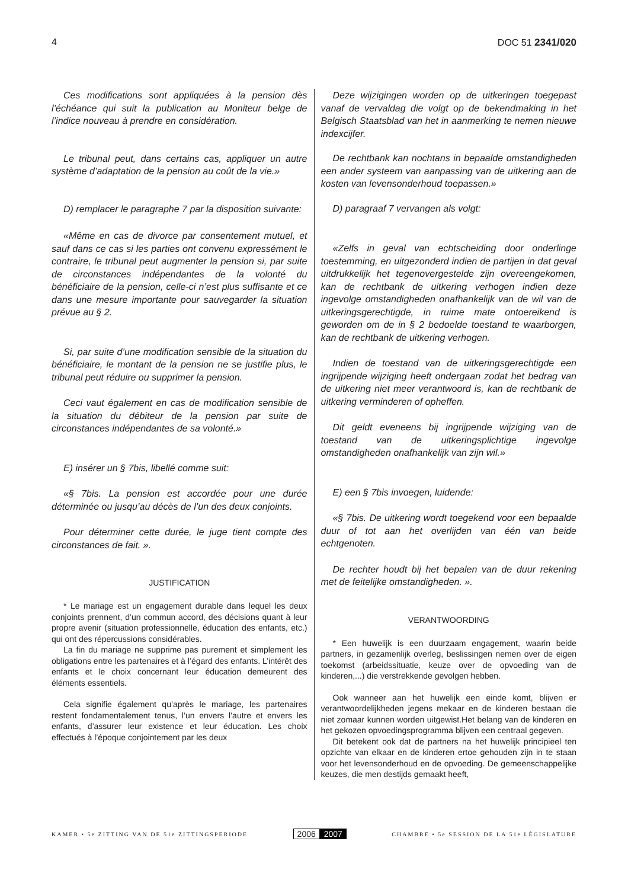4 DOC 51 2341/020
Ces modifications sont appliquées à la pension dès l’échéance qui suit la publication au Moniteur belge de l’indice nouveau à prendre en considération.
Le tribunal peut, dans certains cas, appliquer un autre système d’adaptation de la pension au coût de la vie.»
D) remplacer le paragraphe 7 par la disposition suivante:
«Même en cas de divorce par consentement mutuel, et sauf dans ce cas si les parties ont convenu expressément le contraire, le tribunal peut augmenter la pension si, par suite de circonstances indépendantes de la volonté du bénéficiaire de la pension, celle-ci n’est plus suffisante et ce dans une mesure importante pour sauvegarder la situation prévue au § 2.
Si, par suite d’une modification sensible de la situation du bénéficiaire, le montant de la pension ne se justifie plus, le tribunal peut réduire ou supprimer la pension.
Ceci vaut également en cas de modification sensible de la situation du débiteur de la pension par suite de circonstances indépendantes de sa volonté.»
E) insérer un § 7bis, libellé comme suit:
«§ 7bis. La pension est accordée pour une durée déterminée ou jusqu’au décès de l’un des deux conjoints.
Pour déterminer cette durée, le juge tient compte des circonstances de fait. ».
JUSTIFICATION
* Le mariage est un engagement durable dans lequel les deux conjoints prennent, d’un commun accord, des décisions quant à leur propre avenir (situation professionnelle, éducation des enfants, etc.) qui ont des répercussions considérables.
La fin du mariage ne supprime pas purement et simplement les obligations entre les partenaires et à l’égard des enfants. L’intérêt des enfants et le choix concernant leur éducation demeurent des éléments essentiels.
Cela signifie également qu’après le mariage, les partenaires restent fondamentalement tenus, l’un envers l’autre et envers les enfants, d’assurer leur existence et leur éducation. Les choix effectués à l’époque conjointement par les deux
Deze wijzigingen worden op de uitkeringen toegepast vanaf de vervaldag die volgt op de bekendmaking in het Belgisch Staatsblad van het in aanmerking te nemen nieuwe indexcijfer.
De rechtbank kan nochtans in bepaalde omstandigheden een ander systeem van aanpassing van de uitkering aan de kosten van levensonderhoud toepassen.»
D) paragraaf 7 vervangen als volgt:
«Zelfs in geval van echtscheiding door onderlinge toestemming, en uitgezonderd indien de partijen in dat geval uitdrukkelijk het tegenovergestelde zijn overeengekomen, kan de rechtbank de uitkering verhogen indien deze ingevolge omstandigheden onafhankelijk van de wil van de uitkeringsgerechtigde, in ruime mate ontoereikend is geworden om de in § 2 bedoelde toestand te waarborgen, kan de rechtbank de uitkering verhogen.
Indien de toestand van de uitkeringsgerechtigde een ingrijpende wijziging heeft ondergaan zodat het bedrag van de uitkering niet meer verantwoord is, kan de rechtbank de uitkering verminderen of opheffen.
Dit geldt eveneens bij ingrijpende wijziging van de toestand van de uitkeringsplichtige ingevolge omstandigheden onafhankelijk van zijn wil.»
E) een § 7bis invoegen, luidende:
«§ 7bis. De uitkering wordt toegekend voor een bepaalde duur of tot aan het overlijden van één van beide echtgenoten.
De rechter houdt bij het bepalen van de duur rekening met de feitelijke omstandigheden. ».
VERANTWOORDING
* Een huwelijk is een duurzaam engagement, waarin beide partners, in gezamenlijk overleg, beslissingen nemen over de eigen toekomst (arbeidssituatie, keuze over de opvoeding van de kinderen,...) die verstrekkende gevolgen hebben.
Ook wanneer aan het huwelijk een einde komt, blijven er verantwoordelijkheden jegens mekaar en de kinderen bestaan die niet zomaar kunnen worden uitgewist.Het belang van de kinderen en het gekozen opvoedingsprogramma blijven een centraal gegeven.
Dit betekent ook dat de partners na het huwelijk principieel ten opzichte van elkaar en de kinderen ertoe gehouden zijn in te staan voor het levensonderhoud en de opvoeding. De gemeenschappelijke keuzes, die men destijds gemaakt heeft,
KAMER • 5e ZITTING VAN DE 51e ZITTINGSPERIODE 2006 2007 CHAMBRE • 5e SESSION DE LA 51e LÉGISLATURE